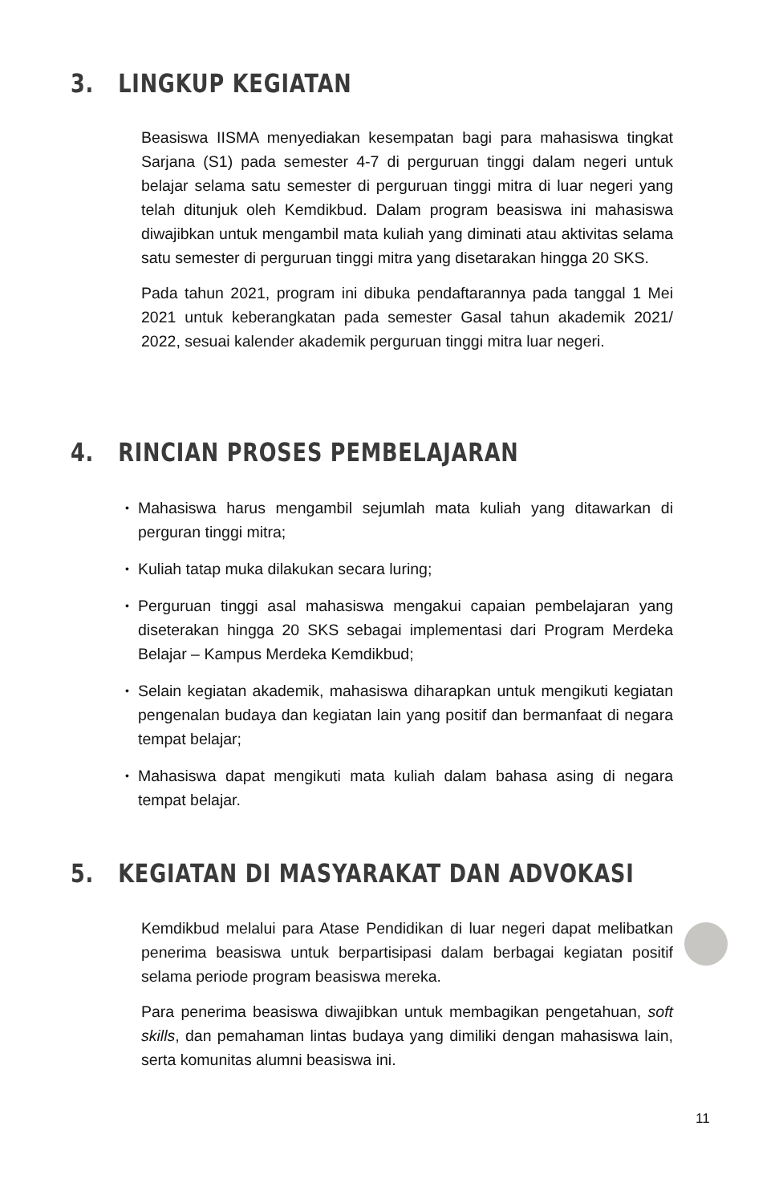3. LINGKUP KEGIATAN
Beasiswa IISMA menyediakan kesempatan bagi para mahasiswa tingkat Sarjana (S1) pada semester 4-7 di perguruan tinggi dalam negeri untuk belajar selama satu semester di perguruan tinggi mitra di luar negeri yang telah ditunjuk oleh Kemdikbud. Dalam program beasiswa ini mahasiswa diwajibkan untuk mengambil mata kuliah yang diminati atau aktivitas selama satu semester di perguruan tinggi mitra yang disetarakan hingga 20 SKS.
Pada tahun 2021, program ini dibuka pendaftarannya pada tanggal 1 Mei 2021 untuk keberangkatan pada semester Gasal tahun akademik 2021/ 2022, sesuai kalender akademik perguruan tinggi mitra luar negeri.
4. RINCIAN PROSES PEMBELAJARAN
• Mahasiswa harus mengambil sejumlah mata kuliah yang ditawarkan di perguran tinggi mitra;
• Kuliah tatap muka dilakukan secara luring;
• Perguruan tinggi asal mahasiswa mengakui capaian pembelajaran yang diseterakan hingga 20 SKS sebagai implementasi dari Program Merdeka Belajar – Kampus Merdeka Kemdikbud;
• Selain kegiatan akademik, mahasiswa diharapkan untuk mengikuti kegiatan pengenalan budaya dan kegiatan lain yang positif dan bermanfaat di negara tempat belajar;
• Mahasiswa dapat mengikuti mata kuliah dalam bahasa asing di negara tempat belajar.
5. KEGIATAN DI MASYARAKAT DAN ADVOKASI
Kemdikbud melalui para Atase Pendidikan di luar negeri dapat melibatkan penerima beasiswa untuk berpartisipasi dalam berbagai kegiatan positif selama periode program beasiswa mereka.
Para penerima beasiswa diwajibkan untuk membagikan pengetahuan, soft skills, dan pemahaman lintas budaya yang dimiliki dengan mahasiswa lain, serta komunitas alumni beasiswa ini.
11